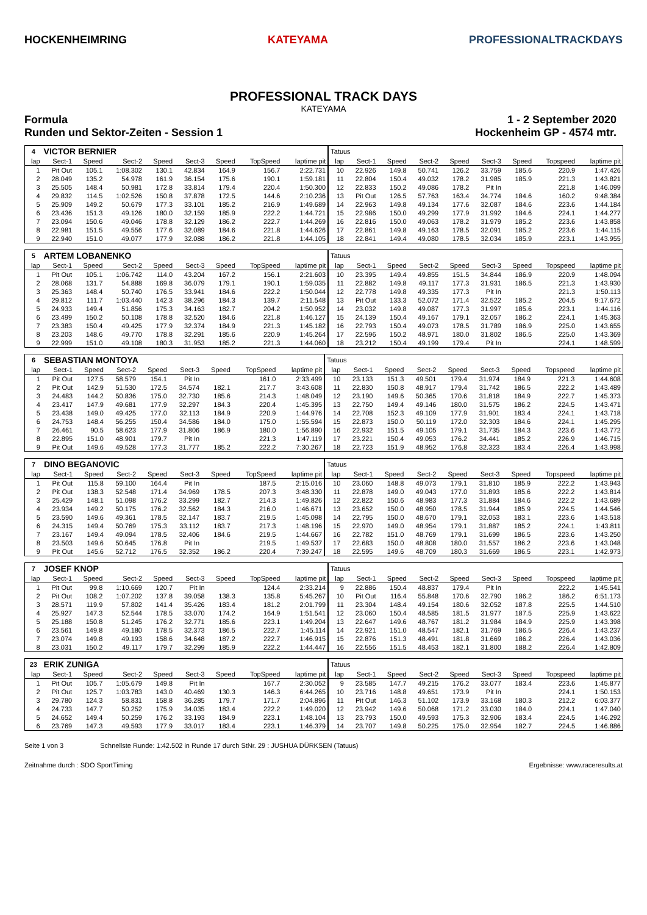HOCKENHEIMRING KATEYAMA PROFESSIONALTRACKDAYS
PROFESSIONAL TRACK DAYS
KATEYAMA
Formula
Runden und Sektor-Zeiten - Session 1
1 - 2 September 2020
Hockenheim GP - 4574 mtr.
| 4 | VICTOR BERNIER | | | | | | | | Tatuus | | | | | | | | |
| lap | Sect-1 | Speed | Sect-2 | Speed | Sect-3 | Speed | TopSpeed | laptime pit | lap | Sect-1 | Speed | Sect-2 | Speed | Sect-3 | Speed | Topspeed | laptime pit |
| 1 | Pit Out | 105.1 | 1:08.302 | 130.1 | 42.834 | 164.9 | 156.7 | 2:22.731 | 10 | 22.926 | 149.8 | 50.741 | 126.2 | 33.759 | 185.6 | 220.9 | 1:47.426 |
| 2 | 28.049 | 135.2 | 54.978 | 161.9 | 36.154 | 175.6 | 190.1 | 1:59.181 | 11 | 22.804 | 150.4 | 49.032 | 178.2 | 31.985 | 185.9 | 221.3 | 1:43.821 |
| 3 | 25.505 | 148.4 | 50.981 | 172.8 | 33.814 | 179.4 | 220.4 | 1:50.300 | 12 | 22.833 | 150.2 | 49.086 | 178.2 | Pit In | | 221.8 | 1:46.099 |
| 4 | 29.832 | 114.5 | 1:02.526 | 150.8 | 37.878 | 172.5 | 144.6 | 2:10.236 | 13 | Pit Out | 126.5 | 57.763 | 163.4 | 34.774 | 184.6 | 160.2 | 9:48.384 |
| 5 | 25.909 | 149.2 | 50.679 | 177.3 | 33.101 | 185.2 | 216.9 | 1:49.689 | 14 | 22.963 | 149.8 | 49.134 | 177.6 | 32.087 | 184.6 | 223.6 | 1:44.184 |
| 6 | 23.436 | 151.3 | 49.126 | 180.0 | 32.159 | 185.9 | 222.2 | 1:44.721 | 15 | 22.986 | 150.0 | 49.299 | 177.9 | 31.992 | 184.6 | 224.1 | 1:44.277 |
| 7 | 23.094 | 150.6 | 49.046 | 178.8 | 32.129 | 186.2 | 222.7 | 1:44.269 | 16 | 22.816 | 150.0 | 49.063 | 178.2 | 31.979 | 185.2 | 223.6 | 1:43.858 |
| 8 | 22.981 | 151.5 | 49.556 | 177.6 | 32.089 | 184.6 | 221.8 | 1:44.626 | 17 | 22.861 | 149.8 | 49.163 | 178.5 | 32.091 | 185.2 | 223.6 | 1:44.115 |
| 9 | 22.940 | 151.0 | 49.077 | 177.9 | 32.088 | 186.2 | 221.8 | 1:44.105 | 18 | 22.841 | 149.4 | 49.080 | 178.5 | 32.034 | 185.9 | 223.1 | 1:43.955 |
| 5 | ARTEM LOBANENKO | | | | | | | | Tatuus | | | | | | | | |
| lap | Sect-1 | Speed | Sect-2 | Speed | Sect-3 | Speed | TopSpeed | laptime pit | lap | Sect-1 | Speed | Sect-2 | Speed | Sect-3 | Speed | Topspeed | laptime pit |
| 1 | Pit Out | 105.1 | 1:06.742 | 114.0 | 43.204 | 167.2 | 156.1 | 2:21.603 | 10 | 23.395 | 149.4 | 49.855 | 151.5 | 34.844 | 186.9 | 220.9 | 1:48.094 |
| 2 | 28.068 | 131.7 | 54.888 | 169.8 | 36.079 | 179.1 | 190.1 | 1:59.035 | 11 | 22.882 | 149.8 | 49.117 | 177.3 | 31.931 | 186.5 | 221.3 | 1:43.930 |
| 3 | 25.363 | 148.4 | 50.740 | 176.5 | 33.941 | 184.6 | 222.2 | 1:50.044 | 12 | 22.778 | 149.8 | 49.335 | 177.3 | Pit In | | 221.3 | 1:50.113 |
| 4 | 29.812 | 111.7 | 1:03.440 | 142.3 | 38.296 | 184.3 | 139.7 | 2:11.548 | 13 | Pit Out | 133.3 | 52.072 | 171.4 | 32.522 | 185.2 | 204.5 | 9:17.672 |
| 5 | 24.933 | 149.4 | 51.856 | 175.3 | 34.163 | 182.7 | 204.2 | 1:50.952 | 14 | 23.032 | 149.8 | 49.087 | 177.3 | 31.997 | 185.6 | 223.1 | 1:44.116 |
| 6 | 23.499 | 150.2 | 50.108 | 178.8 | 32.520 | 184.6 | 221.8 | 1:46.127 | 15 | 24.139 | 150.4 | 49.167 | 179.1 | 32.057 | 186.2 | 224.1 | 1:45.363 |
| 7 | 23.383 | 150.4 | 49.425 | 177.9 | 32.374 | 184.9 | 221.3 | 1:45.182 | 16 | 22.793 | 150.4 | 49.073 | 178.5 | 31.789 | 186.9 | 225.0 | 1:43.655 |
| 8 | 23.203 | 148.6 | 49.770 | 178.8 | 32.291 | 185.6 | 220.9 | 1:45.264 | 17 | 22.596 | 150.2 | 48.971 | 180.0 | 31.802 | 186.5 | 225.0 | 1:43.369 |
| 9 | 22.999 | 151.0 | 49.108 | 180.3 | 31.953 | 185.2 | 221.3 | 1:44.060 | 18 | 23.212 | 150.4 | 49.199 | 179.4 | Pit In | | 224.1 | 1:48.599 |
| 6 | SEBASTIAN MONTOYA | | | | | | | | Tatuus | | | | | | | | |
| lap | Sect-1 | Speed | Sect-2 | Speed | Sect-3 | Speed | TopSpeed | laptime pit | lap | Sect-1 | Speed | Sect-2 | Speed | Sect-3 | Speed | Topspeed | laptime pit |
| 1 | Pit Out | 127.5 | 58.579 | 154.1 | Pit In | | 161.0 | 2:33.499 | 10 | 23.133 | 151.3 | 49.501 | 179.4 | 31.974 | 184.9 | 221.3 | 1:44.608 |
| 2 | Pit Out | 142.9 | 51.530 | 172.5 | 34.574 | 182.1 | 217.7 | 3:43.608 | 11 | 22.830 | 150.8 | 48.917 | 179.4 | 31.742 | 186.5 | 222.2 | 1:43.489 |
| 3 | 24.483 | 144.2 | 50.836 | 175.0 | 32.730 | 185.6 | 214.3 | 1:48.049 | 12 | 23.190 | 149.6 | 50.365 | 170.6 | 31.818 | 184.9 | 222.7 | 1:45.373 |
| 4 | 23.417 | 147.9 | 49.681 | 177.9 | 32.297 | 184.3 | 220.4 | 1:45.395 | 13 | 22.750 | 149.4 | 49.146 | 180.0 | 31.575 | 186.2 | 224.5 | 1:43.471 |
| 5 | 23.438 | 149.0 | 49.425 | 177.0 | 32.113 | 184.9 | 220.9 | 1:44.976 | 14 | 22.708 | 152.3 | 49.109 | 177.9 | 31.901 | 183.4 | 224.1 | 1:43.718 |
| 6 | 24.753 | 148.4 | 56.255 | 150.4 | 34.586 | 184.0 | 175.0 | 1:55.594 | 15 | 22.873 | 150.0 | 50.119 | 172.0 | 32.303 | 184.6 | 224.1 | 1:45.295 |
| 7 | 26.461 | 90.5 | 58.623 | 177.9 | 31.806 | 186.9 | 180.0 | 1:56.890 | 16 | 22.932 | 151.5 | 49.105 | 179.1 | 31.735 | 184.3 | 223.6 | 1:43.772 |
| 8 | 22.895 | 151.0 | 48.901 | 179.7 | Pit In | | 221.3 | 1:47.119 | 17 | 23.221 | 150.4 | 49.053 | 176.2 | 34.441 | 185.2 | 226.9 | 1:46.715 |
| 9 | Pit Out | 149.6 | 49.528 | 177.3 | 31.777 | 185.2 | 222.2 | 7:30.267 | 18 | 22.723 | 151.9 | 48.952 | 176.8 | 32.323 | 183.4 | 226.4 | 1:43.998 |
| 7 | DINO BEGANOVIC | | | | | | | | Tatuus | | | | | | | | |
| lap | Sect-1 | Speed | Sect-2 | Speed | Sect-3 | Speed | TopSpeed | laptime pit | lap | Sect-1 | Speed | Sect-2 | Speed | Sect-3 | Speed | Topspeed | laptime pit |
| 1 | Pit Out | 115.8 | 59.100 | 164.4 | Pit In | | 187.5 | 2:15.016 | 10 | 23.060 | 148.8 | 49.073 | 179.1 | 31.810 | 185.9 | 222.2 | 1:43.943 |
| 2 | Pit Out | 138.3 | 52.548 | 171.4 | 34.969 | 178.5 | 207.3 | 3:48.330 | 11 | 22.878 | 149.0 | 49.043 | 177.0 | 31.893 | 185.6 | 222.2 | 1:43.814 |
| 3 | 25.429 | 148.1 | 51.098 | 176.2 | 33.299 | 182.7 | 214.3 | 1:49.826 | 12 | 22.822 | 150.6 | 48.983 | 177.3 | 31.884 | 184.6 | 222.2 | 1:43.689 |
| 4 | 23.934 | 149.2 | 50.175 | 176.2 | 32.562 | 184.3 | 216.0 | 1:46.671 | 13 | 23.652 | 150.0 | 48.950 | 178.5 | 31.944 | 185.9 | 224.5 | 1:44.546 |
| 5 | 23.590 | 149.6 | 49.361 | 178.5 | 32.147 | 183.7 | 219.5 | 1:45.098 | 14 | 22.795 | 150.0 | 48.670 | 179.1 | 32.053 | 183.1 | 223.6 | 1:43.518 |
| 6 | 24.315 | 149.4 | 50.769 | 175.3 | 33.112 | 183.7 | 217.3 | 1:48.196 | 15 | 22.970 | 149.0 | 48.954 | 179.1 | 31.887 | 185.2 | 224.1 | 1:43.811 |
| 7 | 23.167 | 149.4 | 49.094 | 178.5 | 32.406 | 184.6 | 219.5 | 1:44.667 | 16 | 22.782 | 151.0 | 48.769 | 179.1 | 31.699 | 186.5 | 223.6 | 1:43.250 |
| 8 | 23.503 | 149.6 | 50.645 | 176.8 | Pit In | | 219.5 | 1:49.537 | 17 | 22.683 | 150.0 | 48.808 | 180.0 | 31.557 | 186.2 | 223.6 | 1:43.048 |
| 9 | Pit Out | 145.6 | 52.712 | 176.5 | 32.352 | 186.2 | 220.4 | 7:39.247 | 18 | 22.595 | 149.6 | 48.709 | 180.3 | 31.669 | 186.5 | 223.1 | 1:42.973 |
| 7 | JOSEF KNOP | | | | | | | | Tatuus | | | | | | | | |
| lap | Sect-1 | Speed | Sect-2 | Speed | Sect-3 | Speed | TopSpeed | laptime pit | lap | Sect-1 | Speed | Sect-2 | Speed | Sect-3 | Speed | Topspeed | laptime pit |
| 1 | Pit Out | 99.8 | 1:10.669 | 120.7 | Pit In | | 124.4 | 2:33.214 | 9 | 22.886 | 150.4 | 48.837 | 179.4 | Pit In | | 222.2 | 1:45.541 |
| 2 | Pit Out | 108.2 | 1:07.202 | 137.8 | 39.058 | 138.3 | 135.8 | 5:45.267 | 10 | Pit Out | 116.4 | 55.848 | 170.6 | 32.790 | 186.2 | 186.2 | 6:51.173 |
| 3 | 28.571 | 119.9 | 57.802 | 141.4 | 35.426 | 183.4 | 181.2 | 2:01.799 | 11 | 23.304 | 148.4 | 49.154 | 180.6 | 32.052 | 187.8 | 225.5 | 1:44.510 |
| 4 | 25.927 | 147.3 | 52.544 | 178.5 | 33.070 | 174.2 | 164.9 | 1:51.541 | 12 | 23.060 | 150.4 | 48.585 | 181.5 | 31.977 | 187.5 | 225.9 | 1:43.622 |
| 5 | 25.188 | 150.8 | 51.245 | 176.2 | 32.771 | 185.6 | 223.1 | 1:49.204 | 13 | 22.647 | 149.6 | 48.767 | 181.2 | 31.984 | 184.9 | 225.9 | 1:43.398 |
| 6 | 23.561 | 149.8 | 49.180 | 178.5 | 32.373 | 186.5 | 222.7 | 1:45.114 | 14 | 22.921 | 151.0 | 48.547 | 182.1 | 31.769 | 186.5 | 226.4 | 1:43.237 |
| 7 | 23.074 | 149.8 | 49.193 | 158.6 | 34.648 | 187.2 | 222.7 | 1:46.915 | 15 | 22.876 | 151.3 | 48.491 | 181.8 | 31.669 | 186.2 | 226.4 | 1:43.036 |
| 8 | 23.031 | 150.2 | 49.117 | 179.7 | 32.299 | 185.9 | 222.2 | 1:44.447 | 16 | 22.556 | 151.5 | 48.453 | 182.1 | 31.800 | 188.2 | 226.4 | 1:42.809 |
| 23 | ERIK ZUNIGA | | | | | | | | Tatuus | | | | | | | | |
| lap | Sect-1 | Speed | Sect-2 | Speed | Sect-3 | Speed | TopSpeed | laptime pit | lap | Sect-1 | Speed | Sect-2 | Speed | Sect-3 | Speed | Topspeed | laptime pit |
| 1 | Pit Out | 105.7 | 1:05.679 | 149.8 | Pit In | | 167.7 | 2:30.052 | 9 | 23.585 | 147.7 | 49.215 | 176.2 | 33.077 | 183.4 | 223.6 | 1:45.877 |
| 2 | Pit Out | 125.7 | 1:03.783 | 143.0 | 40.469 | 130.3 | 146.3 | 6:44.265 | 10 | 23.716 | 148.8 | 49.651 | 173.9 | Pit In | | 224.1 | 1:50.153 |
| 3 | 29.780 | 124.3 | 58.831 | 158.8 | 36.285 | 179.7 | 171.7 | 2:04.896 | 11 | Pit Out | 146.3 | 51.102 | 173.9 | 33.168 | 180.3 | 212.2 | 6:03.377 |
| 4 | 24.733 | 147.7 | 50.252 | 175.9 | 34.035 | 183.4 | 222.2 | 1:49.020 | 12 | 23.942 | 149.6 | 50.068 | 171.2 | 33.030 | 184.0 | 224.1 | 1:47.040 |
| 5 | 24.652 | 149.4 | 50.259 | 176.2 | 33.193 | 184.9 | 223.1 | 1:48.104 | 13 | 23.793 | 150.0 | 49.593 | 175.3 | 32.906 | 183.4 | 224.5 | 1:46.292 |
| 6 | 23.769 | 147.3 | 49.593 | 177.9 | 33.017 | 183.4 | 223.1 | 1:46.379 | 14 | 23.707 | 149.8 | 50.225 | 175.0 | 32.954 | 182.7 | 224.5 | 1:46.886 |
Seite 1 von 3 Schnellste Runde: 1:42.502 in Runde 17 durch StNr. 29 : JUSHUA DÜRKSEN (Tatuus)
Zeitnahme durch : SDO SportTiming Ergebnisse: www.raceresults.at